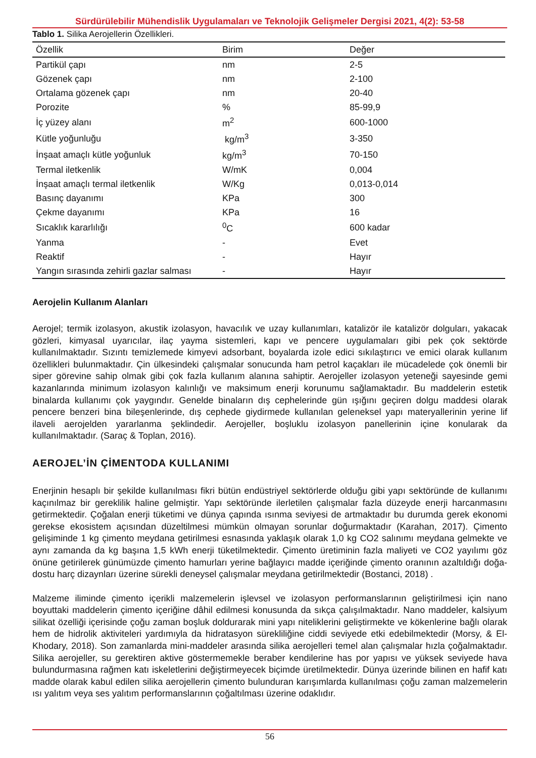Sürdürülebilir Mühendislik Uygulamaları ve Teknolojik Gelişmeler Dergisi 2021, 4(2): 53-58
Tablo 1. Silika Aerojellerin Özellikleri.
| Özellik | Birim | Değer |
| --- | --- | --- |
| Partikül çapı | nm | 2-5 |
| Gözenek çapı | nm | 2-100 |
| Ortalama gözenek çapı | nm | 20-40 |
| Porozite | % | 85-99,9 |
| İç yüzey alanı | m<sup>2</sup> | 600-1000 |
| Kütle yoğunluğu | kg/m<sup>3</sup> | 3-350 |
| İnşaat amaçlı kütle yoğunluk | kg/m<sup>3</sup> | 70-150 |
| Termal iletkenlik | W/mK | 0,004 |
| İnşaat amaçlı termal iletkenlik | W/Kg | 0,013-0,014 |
| Basınç dayanımı | KPa | 300 |
| Çekme dayanımı | KPa | 16 |
| Sıcaklık kararlılığı | <sup>0</sup> C | 600 kadar |
| Yanma | - | Evet |
| Reaktif | - | Hayır |
| Yangın sırasında zehirli gazlar salması | - | Hayır |
Aerojelin Kullanım Alanları
Aerojel; termik izolasyon, akustik izolasyon, havacılık ve uzay kullanımları, katalizör ile katalizör dolguları, yakacak gözleri, kimyasal uyarıcılar, ilaç yayma sistemleri, kapı ve pencere uygulamaları gibi pek çok sektörde kullanılmaktadır. Sızıntı temizlemede kimyevi adsorbant, boyalarda izole edici sıkılaştırıcı ve emici olarak kullanım özellikleri bulunmaktadır. Çin ülkesindeki çalışmalar sonucunda ham petrol kaçakları ile mücadelede çok önemli bir siper görevine sahip olmak gibi çok fazla kullanım alanına sahiptir. Aerojeller izolasyon yeteneği sayesinde gemi kazanlarında minimum izolasyon kalınlığı ve maksimum enerji korunumu sağlamaktadır. Bu maddelerin estetik binalarda kullanımı çok yaygındır. Genelde binaların dış cephelerinde gün ışığını geçiren dolgu maddesi olarak pencere benzeri bina bileşenlerinde, dış cephede giydirmede kullanılan geleneksel yapı materyallerinin yerine lif ilaveli aerojelden yararlanma şeklindedir. Aerojeller, boşluklu izolasyon panellerinin içine konularak da kullanılmaktadır. (Saraç & Toplan, 2016).
AEROJEL’İN ÇİMENTODA KULLANIMI
Enerjinin hesaplı bir şekilde kullanılması fikri bütün endüstriyel sektörlerde olduğu gibi yapı sektöründe de kullanımı kaçınılmaz bir gereklilik haline gelmiştir. Yapı sektöründe ilerletilen çalışmalar fazla düzeyde enerji harcanmasını getirmektedir. Çoğalan enerji tüketimi ve dünya çapında ısınma seviyesi de artmaktadır bu durumda gerek ekonomi gerekse ekosistem açısından düzeltilmesi mümkün olmayan sorunlar doğurmaktadır (Karahan, 2017). Çimento gelişiminde 1 kg çimento meydana getirilmesi esnasında yaklaşık olarak 1,0 kg CO2 salınımı meydana gelmekte ve aynı zamanda da kg başına 1,5 kWh enerji tüketilmektedir. Çimento üretiminin fazla maliyeti ve CO2 yayılımı göz önüne getirilerek günümüzde çimento hamurları yerine bağlayıcı madde içeriğinde çimento oranının azaltıldığı doğa-dostu harç dizaynları üzerine sürekli deneysel çalışmalar meydana getirilmektedir (Bostanci, 2018) .
Malzeme iliminde çimento içerikli malzemelerin işlevsel ve izolasyon performanslarının geliştirilmesi için nano boyuttaki maddelerin çimento içeriğine dâhil edilmesi konusunda da sıkça çalışılmaktadır. Nano maddeler, kalsiyum silikat özelliği içerisinde çoğu zaman boşluk doldurarak mini yapı niteliklerini geliştirmekte ve kökenlerine bağlı olarak hem de hidrolik aktiviteleri yardımıyla da hidratasyon sürekliliğine ciddi seviyede etki edebilmektedir (Morsy, & El-Khodary, 2018). Son zamanlarda mini-maddeler arasında silika aerojelleri temel alan çalışmalar hızla çoğalmaktadır. Silika aerojeller, su gerektiren aktive göstermemekle beraber kendilerine has por yapısı ve yüksek seviyede hava bulundurmasına rağmen katı iskeletlerini değiştirmeyecek biçimde üretilmektedir. Dünya üzerinde bilinen en hafif katı madde olarak kabul edilen silika aerojellerin çimento bulunduran karışımlarda kullanılması çoğu zaman malzemelerin ısı yalıtım veya ses yalıtım performanslarının çoğaltılması üzerine odaklıdır.
56